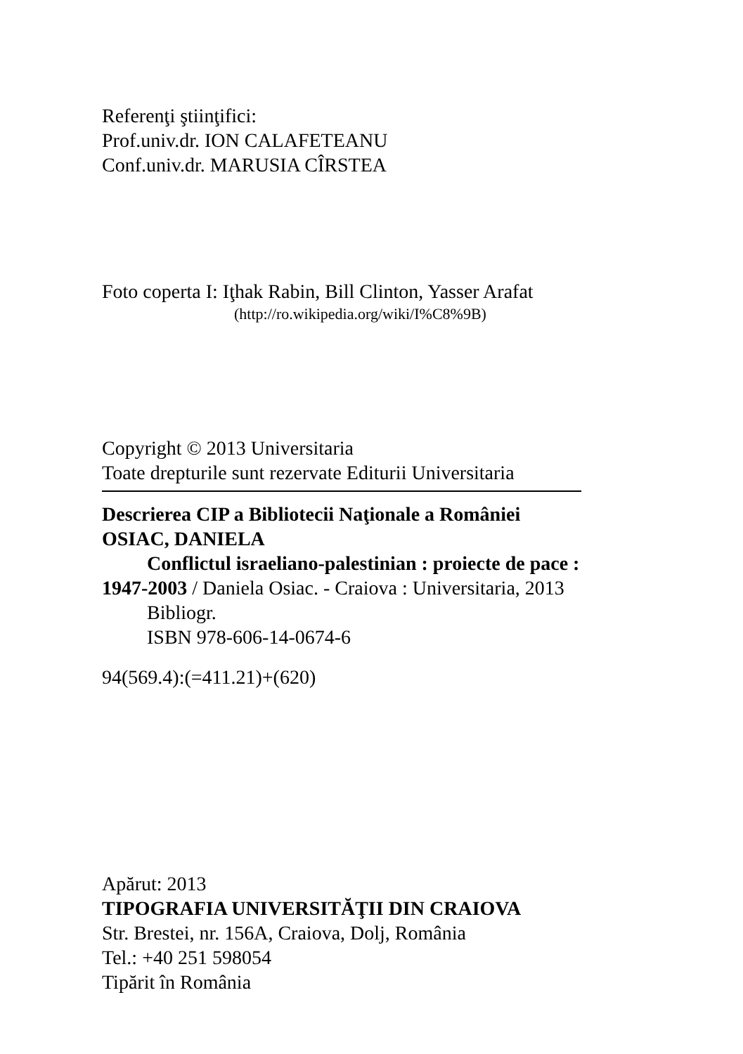Referenţi ştiinţifici:
Prof.univ.dr. ION CALAFETEANU
Conf.univ.dr. MARUSIA CÎRSTEA
Foto coperta I: Iţhak Rabin, Bill Clinton, Yasser Arafat
(http://ro.wikipedia.org/wiki/I%C8%9B)
Copyright © 2013 Universitaria
Toate drepturile sunt rezervate Editurii Universitaria
Descrierea CIP a Bibliotecii Naţionale a României
OSIAC, DANIELA
Conflictul israeliano-palestinian : proiecte de pace :
1947-2003 / Daniela Osiac. - Craiova : Universitaria, 2013
Bibliogr.
ISBN 978-606-14-0674-6
94(569.4):(=411.21)+(620)
Apărut: 2013
TIPOGRAFIA UNIVERSITĂŢII DIN CRAIOVA
Str. Brestei, nr. 156A, Craiova, Dolj, România
Tel.: +40 251 598054
Tipărit în România